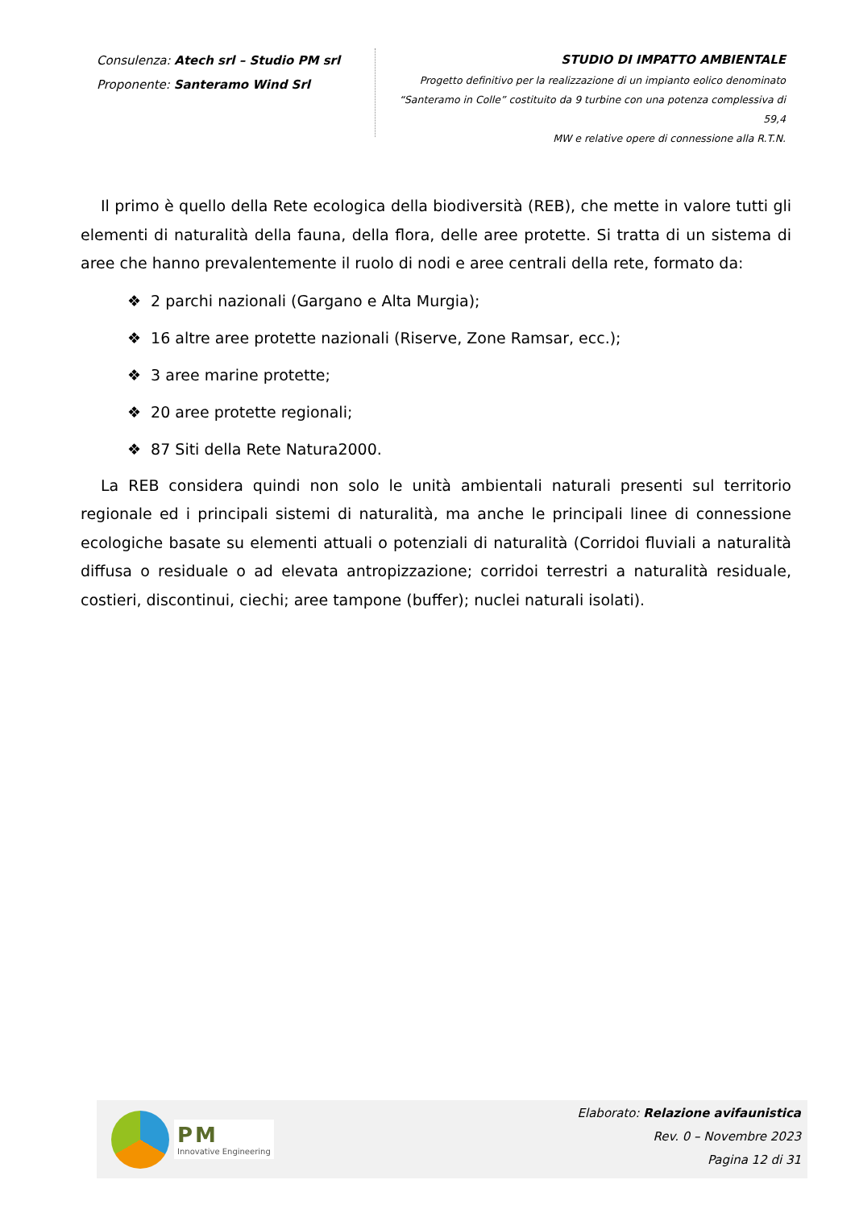Consulenza: Atech srl – Studio PM srl
Proponente: Santeramo Wind Srl
STUDIO DI IMPATTO AMBIENTALE
Progetto definitivo per la realizzazione di un impianto eolico denominato
“Santeramo in Colle” costituito da 9 turbine con una potenza complessiva di 59,4
MW e relative opere di connessione alla R.T.N.
Il primo è quello della Rete ecologica della biodiversità (REB), che mette in valore tutti gli elementi di naturalità della fauna, della flora, delle aree protette. Si tratta di un sistema di aree che hanno prevalentemente il ruolo di nodi e aree centrali della rete, formato da:
❖ 2 parchi nazionali (Gargano e Alta Murgia);
❖ 16 altre aree protette nazionali (Riserve, Zone Ramsar, ecc.);
❖ 3 aree marine protette;
❖ 20 aree protette regionali;
❖ 87 Siti della Rete Natura2000.
La REB considera quindi non solo le unità ambientali naturali presenti sul territorio regionale ed i principali sistemi di naturalità, ma anche le principali linee di connessione ecologiche basate su elementi attuali o potenziali di naturalità (Corridoi fluviali a naturalità diffusa o residuale o ad elevata antropizzazione; corridoi terrestri a naturalità residuale, costieri, discontinui, ciechi; aree tampone (buffer); nuclei naturali isolati).
PM
Innovative Engineering
Elaborato: Relazione avifaunistica
Rev. 0 – Novembre 2023
Pagina 12 di 31